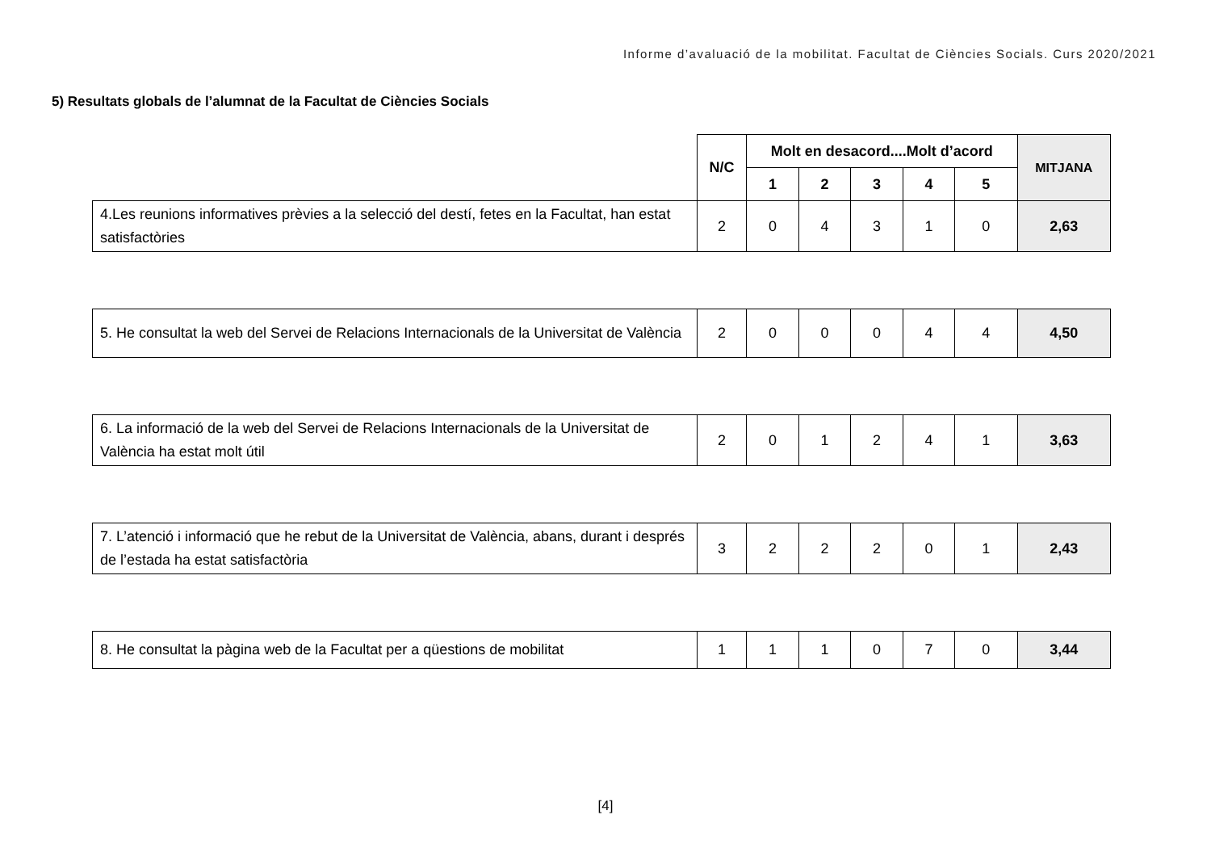Informe d’avaluació de la mobilitat. Facultat de Ciències Socials. Curs 2020/2021
5) Resultats globals de l’alumnat de la Facultat de Ciències Socials
| | N/C | Molt en desacord....Molt d’acord | | | | | MITJANA |
| --- | --- | --- | --- | --- | --- | --- | --- |
| | | 1 | 2 | 3 | 4 | 5 | |
| 4.Les reunions informatives prèvies a la selecció del destí, fetes en la Facultat, han estat satisfactòries | 2 | 0 | 4 | 3 | 1 | 0 | 2,63 |
| 5. He consultat la web del Servei de Relacions Internacionals de la Universitat de València | 2 | 0 | 0 | 0 | 4 | 4 | 4,50 |
| 6. La informació de la web del Servei de Relacions Internacionals de la Universitat de València ha estat molt útil | 2 | 0 | 1 | 2 | 4 | 1 | 3,63 |
| 7. L’atenció i informació que he rebut de la Universitat de València, abans, durant i després de l’estada ha estat satisfactòria | 3 | 2 | 2 | 2 | 0 | 1 | 2,43 |
| 8. He consultat la pàgina web de la Facultat per a qüestions de mobilitat | 1 | 1 | 1 | 0 | 7 | 0 | 3,44 |
[4]